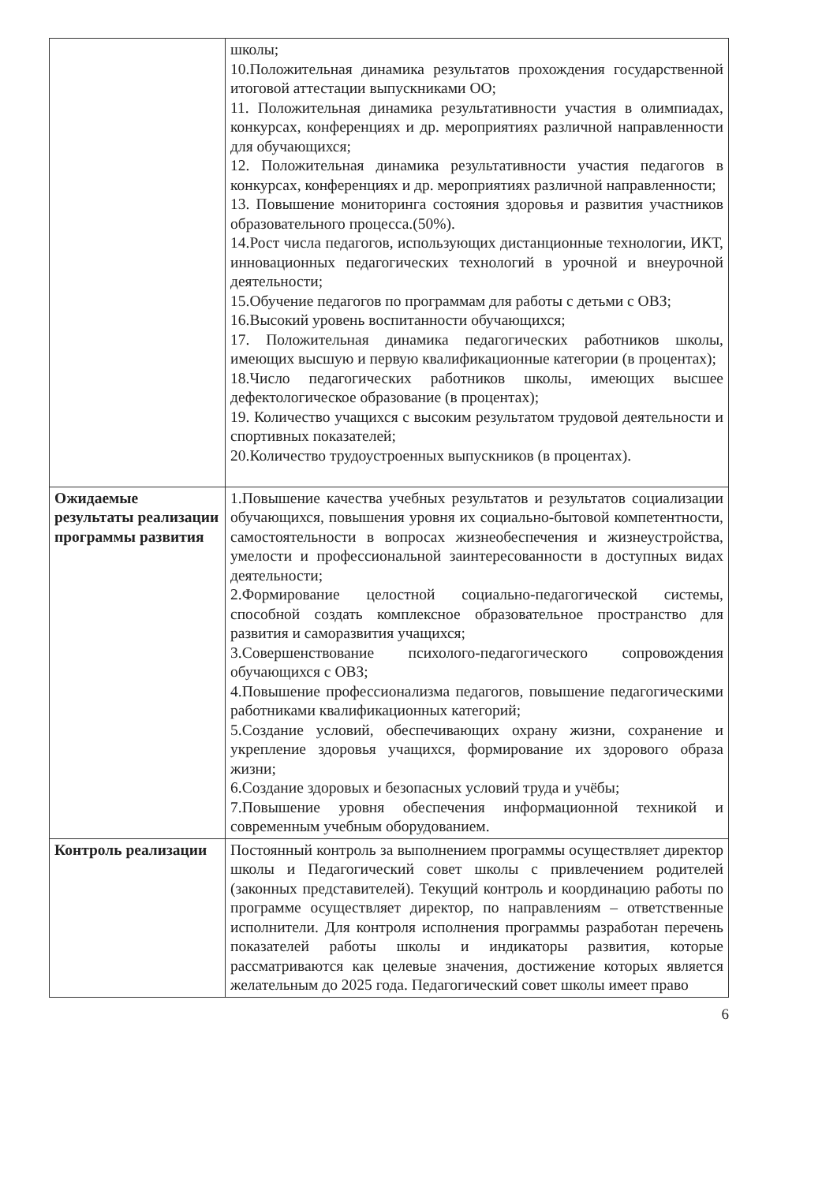| | школы; 10.Положительная динамика результатов прохождения государственной итоговой аттестации выпускниками ОО; 11. Положительная динамика результативности участия в олимпиадах, конкурсах, конференциях и др. мероприятиях различной направленности для обучающихся; 12. Положительная динамика результативности участия педагогов в конкурсах, конференциях и др. мероприятиях различной направленности; 13. Повышение мониторинга состояния здоровья и развития участников образовательного процесса.(50%). 14.Рост числа педагогов, использующих дистанционные технологии, ИКТ, инновационных педагогических технологий в урочной и внеурочной деятельности; 15.Обучение педагогов по программам для работы с детьми с ОВЗ; 16.Высокий уровень воспитанности обучающихся; 17. Положительная динамика педагогических работников школы, имеющих высшую и первую квалификационные категории (в процентах); 18.Число педагогических работников школы, имеющих высшее дефектологическое образование (в процентах); 19. Количество учащихся с высоким результатом трудовой деятельности и спортивных показателей; 20.Количество трудоустроенных выпускников (в процентах). |
| Ожидаемые результаты реализации программы развития | 1.Повышение качества учебных результатов и результатов социализации обучающихся, повышения уровня их социально-бытовой компетентности, самостоятельности в вопросах жизнеобеспечения и жизнеустройства, умелости и профессиональной заинтересованности в доступных видах деятельности; 2.Формирование целостной социально-педагогической системы, способной создать комплексное образовательное пространство для развития и саморазвития учащихся; 3.Совершенствование психолого-педагогического сопровождения обучающихся с ОВЗ; 4.Повышение профессионализма педагогов, повышение педагогическими работниками квалификационных категорий; 5.Создание условий, обеспечивающих охрану жизни, сохранение и укрепление здоровья учащихся, формирование их здорового образа жизни; 6.Создание здоровых и безопасных условий труда и учёбы; 7.Повышение уровня обеспечения информационной техникой и современным учебным оборудованием. |
| Контроль реализации | Постоянный контроль за выполнением программы осуществляет директор школы и Педагогический совет школы с привлечением родителей (законных представителей). Текущий контроль и координацию работы по программе осуществляет директор, по направлениям – ответственные исполнители. Для контроля исполнения программы разработан перечень показателей работы школы и индикаторы развития, которые рассматриваются как целевые значения, достижение которых является желательным до 2025 года. Педагогический совет школы имеет право |
6